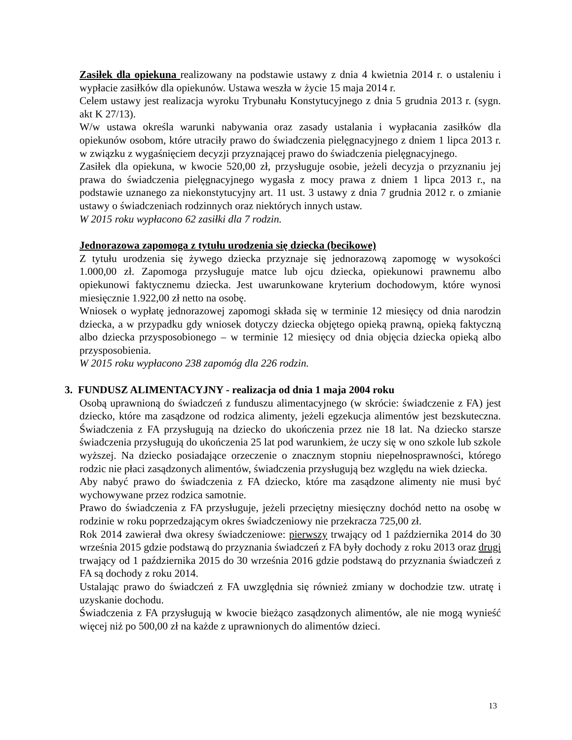Zasiłek dla opiekuna realizowany na podstawie ustawy z dnia 4 kwietnia 2014 r. o ustaleniu i wypłacie zasiłków dla opiekunów. Ustawa weszła w życie 15 maja 2014 r.
Celem ustawy jest realizacja wyroku Trybunału Konstytucyjnego z dnia 5 grudnia 2013 r. (sygn. akt K 27/13).
W/w ustawa określa warunki nabywania oraz zasady ustalania i wypłacania zasiłków dla opiekunów osobom, które utraciły prawo do świadczenia pielęgnacyjnego z dniem 1 lipca 2013 r. w związku z wygaśnięciem decyzji przyznającej prawo do świadczenia pielęgnacyjnego.
Zasiłek dla opiekuna, w kwocie 520,00 zł, przysługuje osobie, jeżeli decyzja o przyznaniu jej prawa do świadczenia pielęgnacyjnego wygasła z mocy prawa z dniem 1 lipca 2013 r., na podstawie uznanego za niekonstytucyjny art. 11 ust. 3 ustawy z dnia 7 grudnia 2012 r. o zmianie ustawy o świadczeniach rodzinnych oraz niektórych innych ustaw.
W 2015 roku wypłacono 62 zasiłki dla 7 rodzin.
Jednorazowa zapomoga z tytułu urodzenia się dziecka (becikowe)
Z tytułu urodzenia się żywego dziecka przyznaje się jednorazową zapomogę w wysokości 1.000,00 zł. Zapomoga przysługuje matce lub ojcu dziecka, opiekunowi prawnemu albo opiekunowi faktycznemu dziecka. Jest uwarunkowane kryterium dochodowym, które wynosi miesięcznie 1.922,00 zł netto na osobę.
Wniosek o wypłatę jednorazowej zapomogi składa się w terminie 12 miesięcy od dnia narodzin dziecka, a w przypadku gdy wniosek dotyczy dziecka objętego opieką prawną, opieką faktyczną albo dziecka przysposobionego – w terminie 12 miesięcy od dnia objęcia dziecka opieką albo przysposobienia.
W 2015 roku wypłacono 238 zapomóg dla 226 rodzin.
3. FUNDUSZ ALIMENTACYJNY - realizacja od dnia 1 maja 2004 roku
Osobą uprawnioną do świadczeń z funduszu alimentacyjnego (w skrócie: świadczenie z FA) jest dziecko, które ma zasądzone od rodzica alimenty, jeżeli egzekucja alimentów jest bezskuteczna. Świadczenia z FA przysługują na dziecko do ukończenia przez nie 18 lat. Na dziecko starsze świadczenia przysługują do ukończenia 25 lat pod warunkiem, że uczy się w ono szkole lub szkole wyższej. Na dziecko posiadające orzeczenie o znacznym stopniu niepełnosprawności, którego rodzic nie płaci zasądzonych alimentów, świadczenia przysługują bez względu na wiek dziecka.
Aby nabyć prawo do świadczenia z FA dziecko, które ma zasądzone alimenty nie musi być wychowywane przez rodzica samotnie.
Prawo do świadczenia z FA przysługuje, jeżeli przeciętny miesięczny dochód netto na osobę w rodzinie w roku poprzedzającym okres świadczeniowy nie przekracza 725,00 zł.
Rok 2014 zawierał dwa okresy świadczeniowe: pierwszy trwający od 1 października 2014 do 30 września 2015 gdzie podstawą do przyznania świadczeń z FA były dochody z roku 2013 oraz drugi trwający od 1 października 2015 do 30 września 2016 gdzie podstawą do przyznania świadczeń z FA są dochody z roku 2014.
Ustalając prawo do świadczeń z FA uwzględnia się również zmiany w dochodzie tzw. utratę i uzyskanie dochodu.
Świadczenia z FA przysługują w kwocie bieżąco zasądzonych alimentów, ale nie mogą wynieść więcej niż po 500,00 zł na każde z uprawnionych do alimentów dzieci.
13